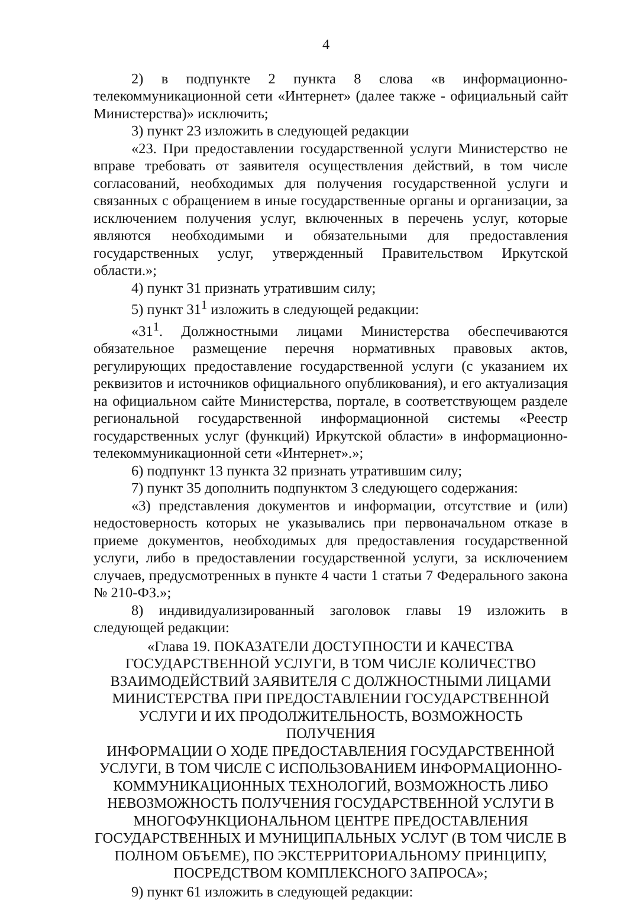4
2) в подпункте 2 пункта 8 слова «в информационно-телекоммуникационной сети «Интернет» (далее также - официальный сайт Министерства)» исключить;
3) пункт 23 изложить в следующей редакции
«23. При предоставлении государственной услуги Министерство не вправе требовать от заявителя осуществления действий, в том числе согласований, необходимых для получения государственной услуги и связанных с обращением в иные государственные органы и организации, за исключением получения услуг, включенных в перечень услуг, которые являются необходимыми и обязательными для предоставления государственных услуг, утвержденный Правительством Иркутской области.»;
4) пункт 31 признать утратившим силу;
5) пункт 31<sup>1</sup> изложить в следующей редакции:
«31<sup>1</sup>. Должностными лицами Министерства обеспечиваются обязательное размещение перечня нормативных правовых актов, регулирующих предоставление государственной услуги (с указанием их реквизитов и источников официального опубликования), и его актуализация на официальном сайте Министерства, портале, в соответствующем разделе региональной государственной информационной системы «Реестр государственных услуг (функций) Иркутской области» в информационно-телекоммуникационной сети «Интернет».»;
6) подпункт 13 пункта 32 признать утратившим силу;
7) пункт 35 дополнить подпунктом 3 следующего содержания:
«3) представления документов и информации, отсутствие и (или) недостоверность которых не указывались при первоначальном отказе в приеме документов, необходимых для предоставления государственной услуги, либо в предоставлении государственной услуги, за исключением случаев, предусмотренных в пункте 4 части 1 статьи 7 Федерального закона № 210-ФЗ.»;
8) индивидуализированный заголовок главы 19 изложить в следующей редакции:
«Глава 19. ПОКАЗАТЕЛИ ДОСТУПНОСТИ И КАЧЕСТВА
ГОСУДАРСТВЕННОЙ УСЛУГИ, В ТОМ ЧИСЛЕ КОЛИЧЕСТВО
ВЗАИМОДЕЙСТВИЙ ЗАЯВИТЕЛЯ С ДОЛЖНОСТНЫМИ ЛИЦАМИ
МИНИСТЕРСТВА ПРИ ПРЕДОСТАВЛЕНИИ ГОСУДАРСТВЕННОЙ
УСЛУГИ И ИХ ПРОДОЛЖИТЕЛЬНОСТЬ, ВОЗМОЖНОСТЬ ПОЛУЧЕНИЯ
ИНФОРМАЦИИ О ХОДЕ ПРЕДОСТАВЛЕНИЯ ГОСУДАРСТВЕННОЙ
УСЛУГИ, В ТОМ ЧИСЛЕ С ИСПОЛЬЗОВАНИЕМ ИНФОРМАЦИОННО-
КОММУНИКАЦИОННЫХ ТЕХНОЛОГИЙ, ВОЗМОЖНОСТЬ ЛИБО
НЕВОЗМОЖНОСТЬ ПОЛУЧЕНИЯ ГОСУДАРСТВЕННОЙ УСЛУГИ В
МНОГОФУНКЦИОНАЛЬНОМ ЦЕНТРЕ ПРЕДОСТАВЛЕНИЯ
ГОСУДАРСТВЕННЫХ И МУНИЦИПАЛЬНЫХ УСЛУГ (В ТОМ ЧИСЛЕ В
ПОЛНОМ ОБЪЕМЕ), ПО ЭКСТЕРРИТОРИАЛЬНОМУ ПРИНЦИПУ,
ПОСРЕДСТВОМ КОМПЛЕКСНОГО ЗАПРОСА»;
9) пункт 61 изложить в следующей редакции: